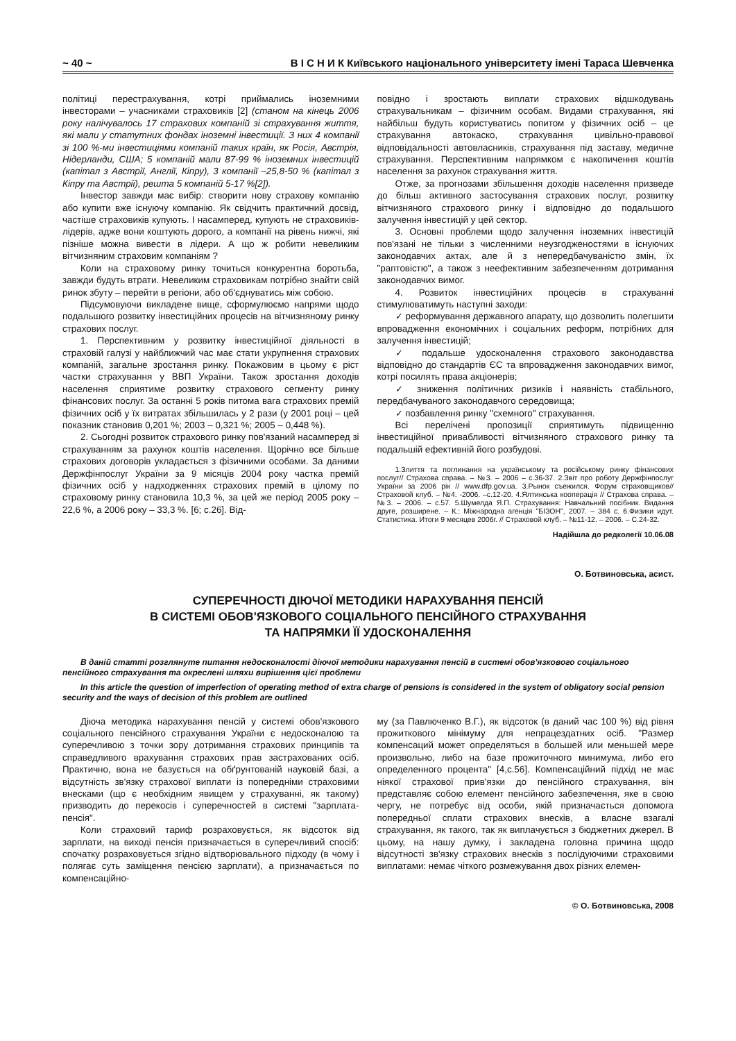~ 40 ~ В І С Н И К Київського національного університету імені Тараса Шевченка
політиці перестрахування, котрі приймались іноземними інвесторами – учасниками страховиків [2] (станом на кінець 2006 року налічувалось 17 страхових компаній зі страхування життя, які мали у статутних фондах іноземні інвестиції. З них 4 компанії зі 100 %-ми інвестиціями компаній таких країн, як Росія, Австрія, Нідерланди, США; 5 компаній мали 87-99 % іноземних інвестицій (капітал з Австрії, Англії, Кіпру), 3 компанії –25,8-50 % (капітал з Кіпру та Австрії), решта 5 компаній 5-17 %[2]).
Інвестор завжди має вибір: створити нову страхову компанію або купити вже існуючу компанію. Як свідчить практичний досвід, частіше страховиків купують. І насамперед, купують не страховиків-лідерів, адже вони коштують дорого, а компанії на рівень нижчі, які пізніше можна вивести в лідери. А що ж робити невеликим вітчизняним страховим компаніям ?
Коли на страховому ринку точиться конкурентна боротьба, завжди будуть втрати. Невеликим страховикам потрібно знайти свій ринок збуту – перейти в регіони, або об'єднуватись між собою.
Підсумовуючи викладене вище, сформулюємо напрями щодо подальшого розвитку інвестиційних процесів на вітчизняному ринку страхових послуг.
1. Перспективним у розвитку інвестиційної діяльності в страховій галузі у найближчий час має стати укрупнення страхових компаній, загальне зростання ринку. Покажовим в цьому є ріст частки страхування у ВВП України. Також зростання доходів населення сприятиме розвитку страхового сегменту ринку фінансових послуг. За останні 5 років питома вага страхових премій фізичних осіб у їх витратах збільшилась у 2 рази (у 2001 році – цей показник становив 0,201 %; 2003 – 0,321 %; 2005 – 0,448 %).
2. Сьогодні розвиток страхового ринку пов'язаний насамперед зі страхуванням за рахунок коштів населення. Щорічно все більше страхових договорів укладається з фізичними особами. За даними Держфінпослуг України за 9 місяців 2004 року частка премій фізичних осіб у надходженнях страхових премій в цілому по страховому ринку становила 10,3 %, за цей же період 2005 року – 22,6 %, а 2006 року – 33,3 %. [6; с.26]. Від-
повідно і зростають виплати страхових відшкодувань страхувальникам – фізичним особам. Видами страхування, які найбільш будуть користуватись попитом у фізичних осіб – це страхування автокаско, страхування цивільно-правової відповідальності автовласників, страхування під заставу, медичне страхування. Перспективним напрямком є накопичення коштів населення за рахунок страхування життя.
Отже, за прогнозами збільшення доходів населення призведе до більш активного застосування страхових послуг, розвитку вітчизняного страхового ринку і відповідно до подальшого залучення інвестицій у цей сектор.
3. Основні проблеми щодо залучення іноземних інвестицій пов'язані не тільки з численними неузгодженостями в існуючих законодавчих актах, але й з непередбачуваністю змін, їх "раптовістю", а також з неефективним забезпеченням дотримання законодавчих вимог.
4. Розвиток інвестиційних процесів в страхуванні стимулюватимуть наступні заходи:
✓ реформування державного апарату, що дозволить полегшити впровадження економічних і соціальних реформ, потрібних для залучення інвестицій;
✓ подальше удосконалення страхового законодавства відповідно до стандартів ЄС та впровадження законодавчих вимог, котрі посилять права акціонерів;
✓ зниження політичних ризиків і наявність стабільного, передбачуваного законодавчого середовища;
✓ позбавлення ринку "схемного" страхування.
Всі перелічені пропозиції сприятимуть підвищенню інвестиційної привабливості вітчизняного страхового ринку та подальшій ефективній його розбудові.
1.Злиття та поглинання на українському та російському ринку фінансових послуг// Страхова справа. – №3. – 2006 – с.36-37. 2.Звіт про роботу Держфінпослуг України за 2006 рік // www.dfp.gov.ua. 3.Рынок съежился. Форум страховщиков// Страховой клуб. – №4. -2006. –с.12-20. 4.Ялтинська кооперація // Страхова справа. – №3. – 2006. – с.57. 5.Шумелда Я.П. Страхування: Навчальний посібник. Видання друге, розширене. – К.: Міжнародна агенція "БІЗОН", 2007. – 384 с. 6.Физики идут. Статистика. Итоги 9 месяцев 2006г. // Страховой клуб. – №11-12. – 2006. – С.24-32.
Надійшла до редколегії 10.06.08
О. Ботвиновська, асист.
СУПЕРЕЧНОСТІ ДІЮЧОЇ МЕТОДИКИ НАРАХУВАННЯ ПЕНСІЙ
В СИСТЕМІ ОБОВ'ЯЗКОВОГО СОЦІАЛЬНОГО ПЕНСІЙНОГО СТРАХУВАННЯ
ТА НАПРЯМКИ ЇЇ УДОСКОНАЛЕННЯ
В даній статті розглянуте питання недосконалості діючої методики нарахування пенсій в системі обов'язкового соціального пенсійного страхування та окреслені шляхи вирішення цієї проблеми
In this article the question of imperfection of operating method of extra charge of pensions is considered in the system of obligatory social pension security and the ways of decision of this problem are outlined
Діюча методика нарахування пенсій у системі обов'язкового соціального пенсійного страхування України є недосконалою та суперечливою з точки зору дотримання страхових принципів та справедливого врахування страхових прав застрахованих осіб. Практично, вона не базується на обґрунтованій науковій базі, а відсутність зв'язку страхової виплати із попередніми страховими внесками (що є необхідним явищем у страхуванні, як такому) призводить до перекосів і суперечностей в системі "зарплата-пенсія".
Коли страховий тариф розраховується, як відсоток від зарплати, на виході пенсія призначається в суперечливий спосіб: спочатку розраховується згідно відтворювального підходу (в чому і полягає суть заміщення пенсією зарплати), а призначається по компенсаційно-
му (за Павлюченко В.Г.), як відсоток (в даний час 100 %) від рівня прожиткового мінімуму для непрацездатних осіб. "Размер компенсаций может определяться в большей или меньшей мере произвольно, либо на базе прожиточного минимума, либо его определенного процента" [4,с.56]. Компенсаційний підхід не має ніякої страхової прив'язки до пенсійного страхування, він представляє собою елемент пенсійного забезпечення, яке в свою чергу, не потребує від особи, якій призначається допомога попередньої сплати страхових внесків, а власне взагалі страхування, як такого, так як виплачується з бюджетних джерел. В цьому, на нашу думку, і закладена головна причина щодо відсутності зв'язку страхових внесків з послідуючими страховими виплатами: немає чіткого розмежування двох різних елемен-
© О. Ботвиновська, 2008